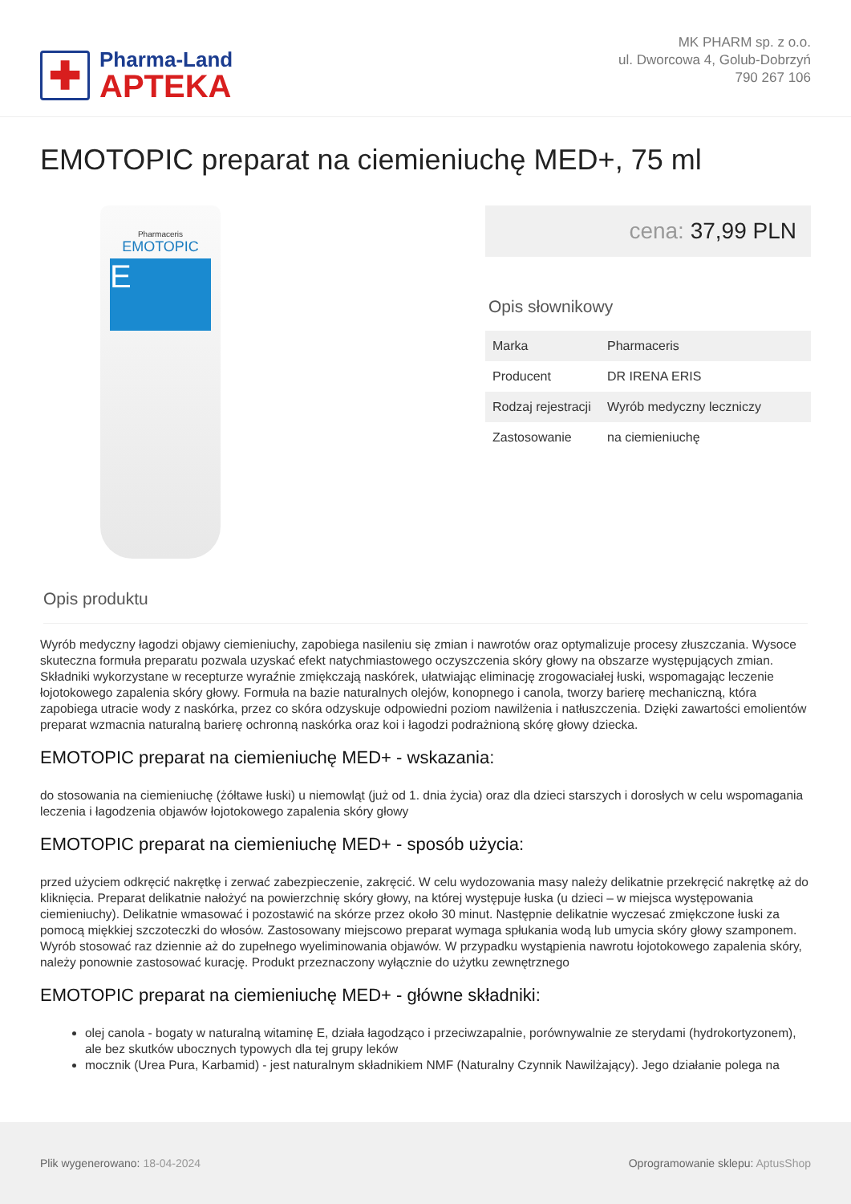✚
Pharma-Land
APTEKA
MK PHARM sp. z o.o.
ul. Dworcowa 4, Golub-Dobrzyń
790 267 106
EMOTOPIC preparat na ciemieniuchę MED+, 75 ml
Pharmaceris
EMOTOPIC
E
cena: 37,99 PLN
Opis słownikowy
| Marka | Pharmaceris |
| Producent | DR IRENA ERIS |
| Rodzaj rejestracji | Wyrób medyczny leczniczy |
| Zastosowanie | na ciemieniuchę |
Opis produktu
Wyrób medyczny łagodzi objawy ciemieniuchy, zapobiega nasileniu się zmian i nawrotów oraz optymalizuje procesy złuszczania. Wysoce skuteczna formuła preparatu pozwala uzyskać efekt natychmiastowego oczyszczenia skóry głowy na obszarze występujących zmian. Składniki wykorzystane w recepturze wyraźnie zmiękczają naskórek, ułatwiając eliminację zrogowaciałej łuski, wspomagając leczenie łojotokowego zapalenia skóry głowy. Formuła na bazie naturalnych olejów, konopnego i canola, tworzy barierę mechaniczną, która zapobiega utracie wody z naskórka, przez co skóra odzyskuje odpowiedni poziom nawilżenia i natłuszczenia. Dzięki zawartości emolientów preparat wzmacnia naturalną barierę ochronną naskórka oraz koi i łagodzi podrażnioną skórę głowy dziecka.
EMOTOPIC preparat na ciemieniuchę MED+ - wskazania:
do stosowania na ciemieniuchę (żółtawe łuski) u niemowląt (już od 1. dnia życia) oraz dla dzieci starszych i dorosłych w celu wspomagania leczenia i łagodzenia objawów łojotokowego zapalenia skóry głowy
EMOTOPIC preparat na ciemieniuchę MED+ - sposób użycia:
przed użyciem odkręcić nakrętkę i zerwać zabezpieczenie, zakręcić. W celu wydozowania masy należy delikatnie przekręcić nakrętkę aż do kliknięcia. Preparat delikatnie nałożyć na powierzchnię skóry głowy, na której występuje łuska (u dzieci – w miejsca występowania ciemieniuchy). Delikatnie wmasować i pozostawić na skórze przez około 30 minut. Następnie delikatnie wyczesać zmiękczone łuski za pomocą miękkiej szczoteczki do włosów. Zastosowany miejscowo preparat wymaga spłukania wodą lub umycia skóry głowy szamponem. Wyrób stosować raz dziennie aż do zupełnego wyeliminowania objawów. W przypadku wystąpienia nawrotu łojotokowego zapalenia skóry, należy ponownie zastosować kurację. Produkt przeznaczony wyłącznie do użytku zewnętrznego
EMOTOPIC preparat na ciemieniuchę MED+ - główne składniki:
olej canola - bogaty w naturalną witaminę E, działa łagodząco i przeciwzapalnie, porównywalnie ze sterydami (hydrokortyzonem), ale bez skutków ubocznych typowych dla tej grupy leków
mocznik (Urea Pura, Karbamid) - jest naturalnym składnikiem NMF (Naturalny Czynnik Nawilżający). Jego działanie polega na
Plik wygenerowano: 18-04-2024
Oprogramowanie sklepu: AptusShop